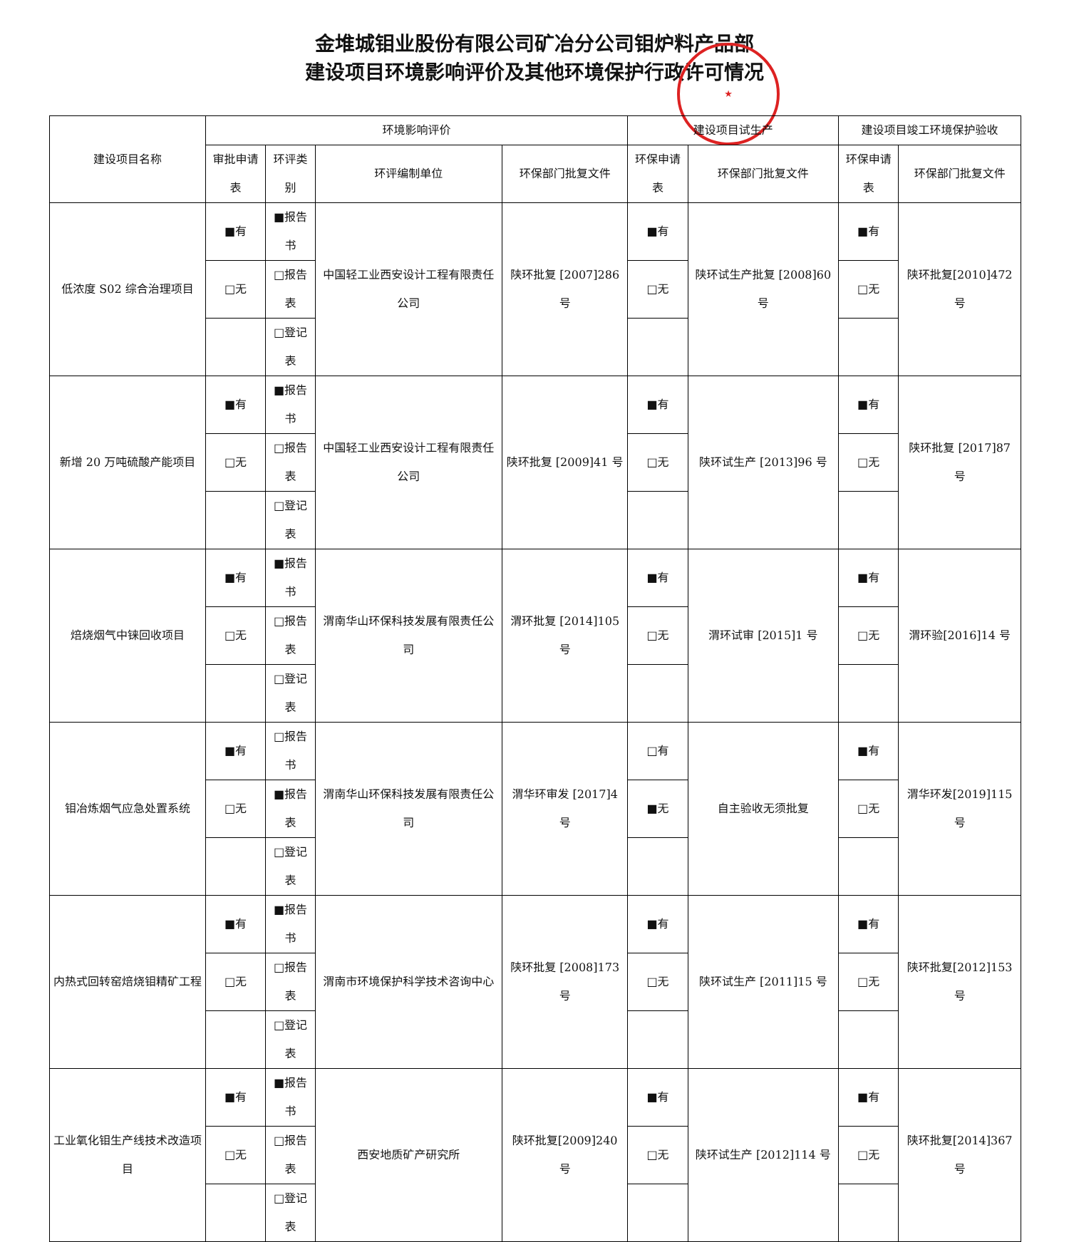金堆城钼业股份有限公司矿冶分公司钼炉料产品部
建设项目环境影响评价及其他环境保护行政许可情况
★
| 建设项目名称 | 环境影响评价 | | | | 建设项目试生产 | | 建设项目竣工环境保护验收 | |
| --- | --- | --- | --- | --- | --- | --- | --- | --- |
| | 审批申请表 | 环评类别 | 环评编制单位 | 环保部门批复文件 | 环保申请表 | 环保部门批复文件 | 环保申请表 | 环保部门批复文件 |
| 低浓度 S02 综合治理项目 | ■有 | ■报告书 | 中国轻工业西安设计工程有限责任公司 | 陕环批复 [2007]286 号 | ■有 | 陕环试生产批复 [2008]60 号 | ■有 | 陕环批复[2010]472 号 |
| | □无 | □报告表 | | | □无 | | □无 | |
| | | □登记表 | | | | | | |
| 新增 20 万吨硫酸产能项目 | ■有 | ■报告书 | 中国轻工业西安设计工程有限责任公司 | 陕环批复 [2009]41 号 | ■有 | 陕环试生产 [2013]96 号 | ■有 | 陕环批复 [2017]87 号 |
| | □无 | □报告表 | | | □无 | | □无 | |
| | | □登记表 | | | | | | |
| 焙烧烟气中铼回收项目 | ■有 | ■报告书 | 渭南华山环保科技发展有限责任公司 | 渭环批复 [2014]105 号 | ■有 | 渭环试审 [2015]1 号 | ■有 | 渭环验[2016]14 号 |
| | □无 | □报告表 | | | □无 | | □无 | |
| | | □登记表 | | | | | | |
| 钼冶炼烟气应急处置系统 | ■有 | □报告书 | 渭南华山环保科技发展有限责任公司 | 渭华环审发 [2017]4 号 | □有 | 自主验收无须批复 | ■有 | 渭华环发[2019]115 号 |
| | □无 | ■报告表 | | | ■无 | | □无 | |
| | | □登记表 | | | | | | |
| 内热式回转窑焙烧钼精矿工程 | ■有 | ■报告书 | 渭南市环境保护科学技术咨询中心 | 陕环批复 [2008]173 号 | ■有 | 陕环试生产 [2011]15 号 | ■有 | 陕环批复[2012]153 号 |
| | □无 | □报告表 | | | □无 | | □无 | |
| | | □登记表 | | | | | | |
| 工业氧化钼生产线技术改造项目 | ■有 | ■报告书 | 西安地质矿产研究所 | 陕环批复[2009]240 号 | ■有 | 陕环试生产 [2012]114 号 | ■有 | 陕环批复[2014]367 号 |
| | □无 | □报告表 | | | □无 | | □无 | |
| | | □登记表 | | | | | | |